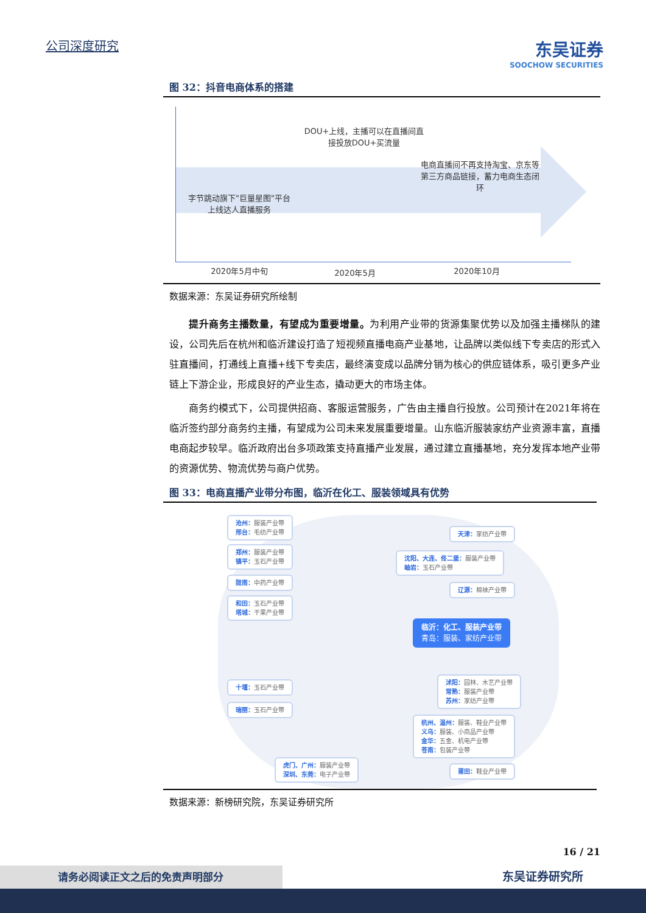公司深度研究
东吴证券
SOOCHOW SECURITIES
图 32：抖音电商体系的搭建
字节跳动旗下"巨量星图"平台上线达人直播服务
DOU+上线，主播可以在直播间直接投放DOU+买流量
电商直播间不再支持淘宝、京东等第三方商品链接，蓄力电商生态闭环
2020年5月中旬 2020年5月 2020年10月
数据来源：东吴证券研究所绘制
提升商务主播数量，有望成为重要增量。为利用产业带的货源集聚优势以及加强主播梯队的建设，公司先后在杭州和临沂建设打造了短视频直播电商产业基地，让品牌以类似线下专卖店的形式入驻直播间，打通线上直播+线下专卖店，最终演变成以品牌分销为核心的供应链体系，吸引更多产业链上下游企业，形成良好的产业生态，撬动更大的市场主体。
商务约模式下，公司提供招商、客服运营服务，广告由主播自行投放。公司预计在2021年将在临沂签约部分商务约主播，有望成为公司未来发展重要增量。山东临沂服装家纺产业资源丰富，直播电商起步较早。临沂政府出台多项政策支持直播产业发展，通过建立直播基地，充分发挥本地产业带的资源优势、物流优势与商户优势。
图 33：电商直播产业带分布图，临沂在化工、服装领域具有优势
沧州：服装产业带
邢台：毛纺产业带
郑州：服装产业带
镇平：玉石产业带
陇南：中药产业带
和田：玉石产业带
塔城：干果产业带
十堰：玉石产业带
瑞丽：玉石产业带
虎门、广州：服装产业带
深圳、东莞：电子产业带
天津：家纺产业带
沈阳、大连、佟二堡：服装产业带
岫岩：玉石产业带
辽源：棉袜产业带
临沂：化工、服装产业带
青岛：服装、家纺产业带
沭阳：园林、木艺产业带
常熟：服装产业带
苏州：家纺产业带
杭州、温州：服装、鞋业产业带
义乌：服装、小商品产业带
金华：五金、机电产业带
苍南：包装产业带
莆田：鞋业产业带
数据来源：新榜研究院，东吴证券研究所
16 / 21
东吴证券研究所
请务必阅读正文之后的免责声明部分